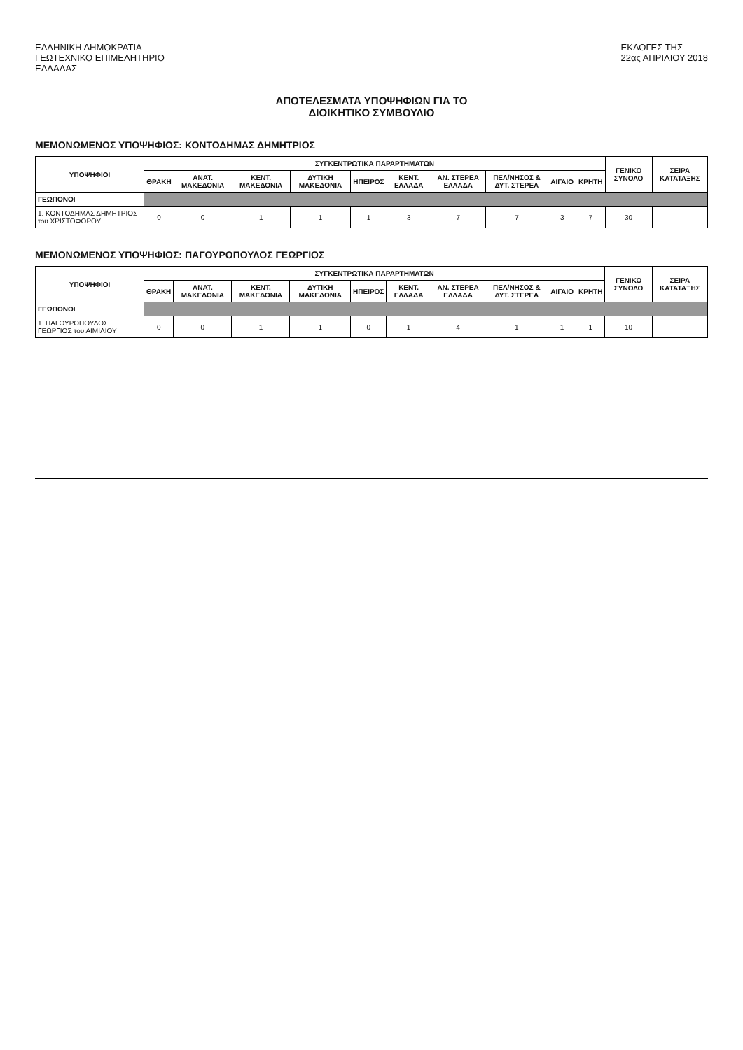ΕΛΛΗΝΙΚΗ ΔΗΜΟΚΡΑΤΙΑ
ΓΕΩΤΕΧΝΙΚΟ ΕΠΙΜΕΛΗΤΗΡΙΟ
ΕΛΛΑΔΑΣ
ΕΚΛΟΓΕΣ ΤΗΣ
22ας ΑΠΡΙΛΙΟΥ 2018
ΑΠΟΤΕΛΕΣΜΑΤΑ ΥΠΟΨΗΦΙΩΝ ΓΙΑ ΤΟ
ΔΙΟΙΚΗΤΙΚΟ ΣΥΜΒΟΥΛΙΟ
ΜΕΜΟΝΩΜΕΝΟΣ ΥΠΟΨΗΦΙΟΣ: ΚΟΝΤΟΔΗΜΑΣ ΔΗΜΗΤΡΙΟΣ
| ΥΠΟΨΗΦΙΟΙ | ΣΥΓΚΕΝΤΡΩΤΙΚΑ ΠΑΡΑΡΤΗΜΑΤΩΝ | | | | | | | | | | ΓΕΝΙΚΟ ΣΥΝΟΛΟ | ΣΕΙΡΑ ΚΑΤΑΤΑΞΗΣ |
| --- | --- | --- | --- | --- | --- | --- | --- | --- | --- | --- | --- | --- |
| | ΘΡΑΚΗ | ΑΝΑΤ. ΜΑΚΕΔΟΝΙΑ | ΚΕΝΤ. ΜΑΚΕΔΟΝΙΑ | ΔΥΤΙΚΗ ΜΑΚΕΔΟΝΙΑ | ΗΠΕΙΡΟΣ | ΚΕΝΤ. ΕΛΛΑΔΑ | ΑΝ. ΣΤΕΡΕΑ ΕΛΛΑΔΑ | ΠΕΛ/ΝΗΣΟΣ & ΔΥΤ. ΣΤΕΡΕΑ | ΑΙΓΑΙΟ | ΚΡΗΤΗ | | |
| ΓΕΩΠΟΝΟΙ | | | | | | | | | | | | |
| 1. ΚΟΝΤΟΔΗΜΑΣ ΔΗΜΗΤΡΙΟΣ του ΧΡΙΣΤΟΦΟΡΟΥ | 0 | 0 | 1 | 1 | 1 | 3 | 7 | 7 | 3 | 7 | 30 | |
ΜΕΜΟΝΩΜΕΝΟΣ ΥΠΟΨΗΦΙΟΣ: ΠΑΓΟΥΡΟΠΟΥΛΟΣ ΓΕΩΡΓΙΟΣ
| ΥΠΟΨΗΦΙΟΙ | ΣΥΓΚΕΝΤΡΩΤΙΚΑ ΠΑΡΑΡΤΗΜΑΤΩΝ | | | | | | | | | | ΓΕΝΙΚΟ ΣΥΝΟΛΟ | ΣΕΙΡΑ ΚΑΤΑΤΑΞΗΣ |
| --- | --- | --- | --- | --- | --- | --- | --- | --- | --- | --- | --- | --- |
| | ΘΡΑΚΗ | ΑΝΑΤ. ΜΑΚΕΔΟΝΙΑ | ΚΕΝΤ. ΜΑΚΕΔΟΝΙΑ | ΔΥΤΙΚΗ ΜΑΚΕΔΟΝΙΑ | ΗΠΕΙΡΟΣ | ΚΕΝΤ. ΕΛΛΑΔΑ | ΑΝ. ΣΤΕΡΕΑ ΕΛΛΑΔΑ | ΠΕΛ/ΝΗΣΟΣ & ΔΥΤ. ΣΤΕΡΕΑ | ΑΙΓΑΙΟ | ΚΡΗΤΗ | | |
| ΓΕΩΠΟΝΟΙ | | | | | | | | | | | | |
| 1. ΠΑΓΟΥΡΟΠΟΥΛΟΣ ΓΕΩΡΓΙΟΣ του ΑΙΜΙΛΙΟΥ | 0 | 0 | 1 | 1 | 0 | 1 | 4 | 1 | 1 | 1 | 10 | |